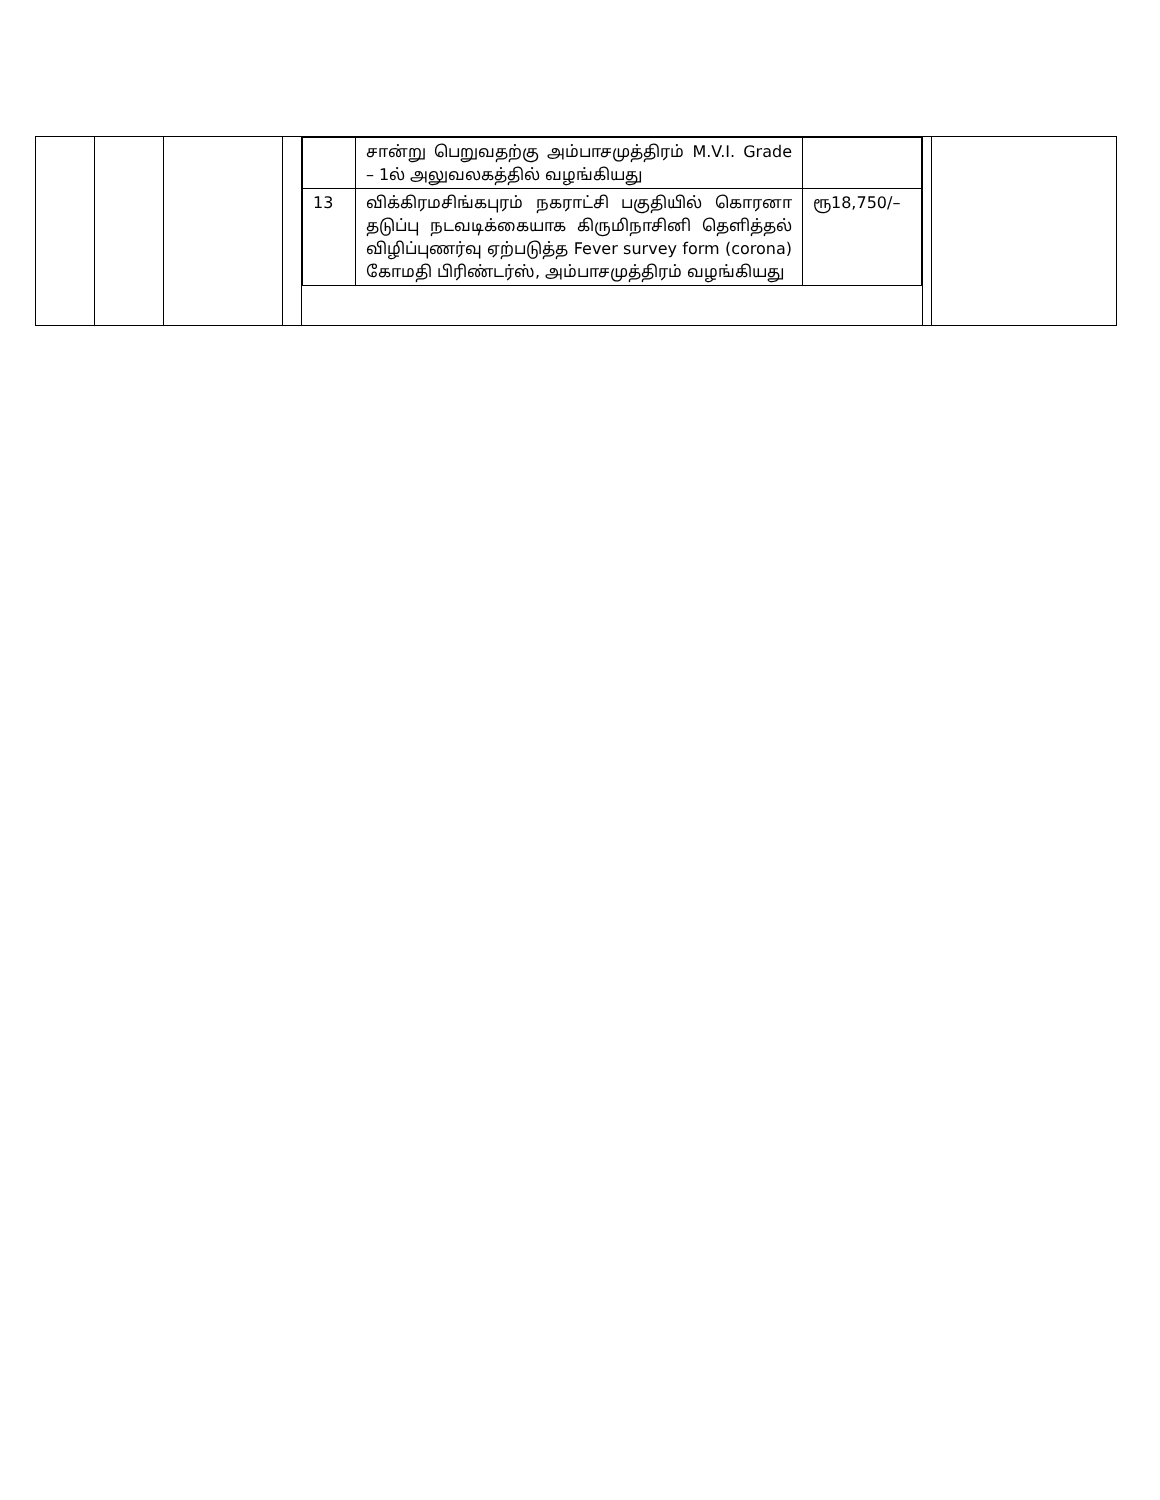| | | | | / / சான்று பெறுவதற்கு அம்பாசமுத்திரம் M.V.I. Grade – 1ல் அலுவலகத்தில் வழங்கியது / / / 13 / விக்கிரமசிங்கபுரம் நகராட்சி பகுதியில் கொரனா தடுப்பு நடவடிக்கையாக கிருமிநாசினி தெளித்தல் விழிப்புணர்வு ஏற்படுத்த Fever survey form (corona) கோமதி பிரிண்டர்ஸ், அம்பாசமுத்திரம் வழங்கியது / ரூ18,750/– / | | |